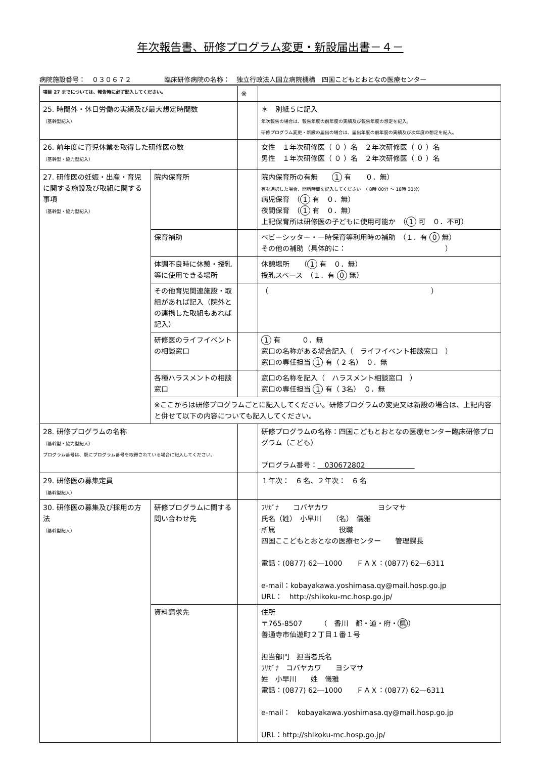年次報告書、研修プログラム変更・新設届出書－４－
病院施設番号：　０３０６７２　　　　　臨床研修病院の名称：　独立行政法人国立病院機構　四国こどもとおとなの医療センター
| 項目 27 までについては、報告時に必ず記入してください。 | | ※ | |
| 25. 時間外・休日労働の実績及び最大想定時間数 （基幹型記入） | | | ＊ 別紙５に記入 年次報告の場合は、報告年度の前年度の実績及び報告年度の想定を記入。 研修プログラム変更・新設の届出の場合は、届出年度の前年度の実績及び次年度の想定を記入。 |
| 26. 前年度に育児休業を取得した研修医の数 （基幹型・協力型記入） | | | 女性 １年次研修医（ ０ ）名 ２年次研修医（ ０ ）名 男性 １年次研修医（ ０ ）名 ２年次研修医（ ０ ）名 |
| 27. 研修医の妊娠・出産・育児に関する施設及び取組に関する事項 （基幹型・協力型記入） | 院内保育所 | | 院内保育所の有無 1 有 ０．無） 有を選択した場合、開所時間を記入してください （ 8時 00分 ～ 18時 30分） 病児保育 （ 1 有 ０．無） 夜間保育 （ 1 有 ０．無） 上記保育所は研修医の子どもに使用可能か （ 1 可 ０．不可） |
| | 保育補助 | | ベビーシッター・一時保育等利用時の補助 （１．有 0 無） その他の補助（具体的に： ） |
| | 体調不良時に休憩・授乳等に使用できる場所 | | 休憩場所 （ 1 有 ０．無） 授乳スペース （１．有 0 無） |
| | その他育児関連施設・取組があれば記入（院外との連携した取組もあれば記入） | | （ ） |
| | 研修医のライフイベントの相談窓口 | | 1 有 ０．無 窓口の名称がある場合記入（ ライフイベント相談窓口 ） 窓口の専任担当 1 有（ 2 名） ０．無 |
| | 各種ハラスメントの相談窓口 | | 窓口の名称を記入（ ハラスメント相談窓口 ） 窓口の専任担当 1 有（ 3名） ０．無 |
| | ※ここからは研修プログラムごとに記入してください。研修プログラムの変更又は新設の場合は、上記内容と併せて以下の内容についても記入してください。 | | |
| 28. 研修プログラムの名称 （基幹型・協力型記入） プログラム番号は、既にプログラム番号を取得されている場合に記入してください。 | | | 研修プログラムの名称：四国こどもとおとなの医療センター臨床研修プログラム（こども） プログラム番号： 030672802 |
| 29. 研修医の募集定員 （基幹型記入） | | | １年次： 6 名、２年次： 6 名 |
| 30. 研修医の募集及び採用の方法 （基幹型記入） | 研修プログラムに関する問い合わせ先 | | ﾌﾘｶﾞﾅ コバヤカワ ヨシマサ 氏名（姓） 小早川 （名） 儀雅 所属 役職 四国ここどもとおとなの医療センター 管理課長 電話：(0877) 62―1000 ＦＡＸ：(0877) 62―6311 e-mail：kobayakawa.yoshimasa.qy@mail.hosp.go.jp URL： http://shikoku-mc.hosp.go.jp/ |
| | 資料請求先 | | 住所 〒765-8507 （ 香川 都・道・府・ 県 ） 善通寺市仙遊町２丁目１番１号 担当部門 担当者氏名 ﾌﾘｶﾞﾅ コバヤカワ ヨシマサ 姓 小早川 姓 儀雅 電話：(0877) 62―1000 ＦＡＸ：(0877) 62―6311 e-mail： kobayakawa.yoshimasa.qy@mail.hosp.go.jp URL：http://shikoku-mc.hosp.go.jp/ |